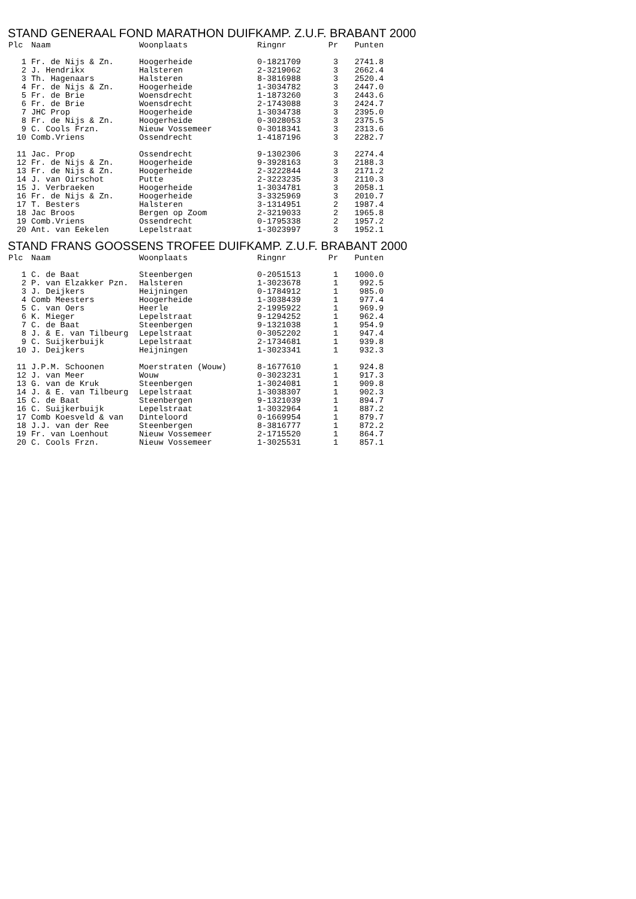STAND GENERAAL FOND MARATHON DUIFKAMP. Z.U.F. BRABANT 2000
| Plc | Naam | Woonplaats | Ringnr | Pr | Punten |
| --- | --- | --- | --- | --- | --- |
| 1 | Fr. de Nijs & Zn. | Hoogerheide | 0-1821709 | 3 | 2741.8 |
| 2 | J. Hendrikx | Halsteren | 2-3219062 | 3 | 2662.4 |
| 3 | Th. Hagenaars | Halsteren | 8-3816988 | 3 | 2520.4 |
| 4 | Fr. de Nijs & Zn. | Hoogerheide | 1-3034782 | 3 | 2447.0 |
| 5 | Fr. de Brie | Woensdrecht | 1-1873260 | 3 | 2443.6 |
| 6 | Fr. de Brie | Woensdrecht | 2-1743088 | 3 | 2424.7 |
| 7 | JHC Prop | Hoogerheide | 1-3034738 | 3 | 2395.0 |
| 8 | Fr. de Nijs & Zn. | Hoogerheide | 0-3028053 | 3 | 2375.5 |
| 9 | C. Cools Frzn. | Nieuw Vossemeer | 0-3018341 | 3 | 2313.6 |
| 10 | Comb.Vriens | Ossendrecht | 1-4187196 | 3 | 2282.7 |
| 11 | Jac. Prop | Ossendrecht | 9-1302306 | 3 | 2274.4 |
| 12 | Fr. de Nijs & Zn. | Hoogerheide | 9-3928163 | 3 | 2188.3 |
| 13 | Fr. de Nijs & Zn. | Hoogerheide | 2-3222844 | 3 | 2171.2 |
| 14 | J. van Oirschot | Putte | 2-3223235 | 3 | 2110.3 |
| 15 | J. Verbraeken | Hoogerheide | 1-3034781 | 3 | 2058.1 |
| 16 | Fr. de Nijs & Zn. | Hoogerheide | 3-3325969 | 3 | 2010.7 |
| 17 | T. Besters | Halsteren | 3-1314951 | 2 | 1987.4 |
| 18 | Jac Broos | Bergen op Zoom | 2-3219033 | 2 | 1965.8 |
| 19 | Comb.Vriens | Ossendrecht | 0-1795338 | 2 | 1957.2 |
| 20 | Ant. van Eekelen | Lepelstraat | 1-3023997 | 3 | 1952.1 |
STAND FRANS GOOSSENS TROFEE DUIFKAMP. Z.U.F. BRABANT 2000
| Plc | Naam | Woonplaats | Ringnr | Pr | Punten |
| --- | --- | --- | --- | --- | --- |
| 1 | C. de Baat | Steenbergen | 0-2051513 | 1 | 1000.0 |
| 2 | P. van Elzakker Pzn. | Halsteren | 1-3023678 | 1 | 992.5 |
| 3 | J. Deijkers | Heijningen | 0-1784912 | 1 | 985.0 |
| 4 | Comb Meesters | Hoogerheide | 1-3038439 | 1 | 977.4 |
| 5 | C. van Oers | Heerle | 2-1995922 | 1 | 969.9 |
| 6 | K. Mieger | Lepelstraat | 9-1294252 | 1 | 962.4 |
| 7 | C. de Baat | Steenbergen | 9-1321038 | 1 | 954.9 |
| 8 | J. & E. van Tilbeurg | Lepelstraat | 0-3052202 | 1 | 947.4 |
| 9 | C. Suijkerbuijk | Lepelstraat | 2-1734681 | 1 | 939.8 |
| 10 | J. Deijkers | Heijningen | 1-3023341 | 1 | 932.3 |
| 11 | J.P.M. Schoonen | Moerstraten (Wouw) | 8-1677610 | 1 | 924.8 |
| 12 | J. van Meer | Wouw | 0-3023231 | 1 | 917.3 |
| 13 | G. van de Kruk | Steenbergen | 1-3024081 | 1 | 909.8 |
| 14 | J. & E. van Tilbeurg | Lepelstraat | 1-3038307 | 1 | 902.3 |
| 15 | C. de Baat | Steenbergen | 9-1321039 | 1 | 894.7 |
| 16 | C. Suijkerbuijk | Lepelstraat | 1-3032964 | 1 | 887.2 |
| 17 | Comb Koesveld & van | Dinteloord | 0-1669954 | 1 | 879.7 |
| 18 | J.J. van der Ree | Steenbergen | 8-3816777 | 1 | 872.2 |
| 19 | Fr. van Loenhout | Nieuw Vossemeer | 2-1715520 | 1 | 864.7 |
| 20 | C. Cools Frzn. | Nieuw Vossemeer | 1-3025531 | 1 | 857.1 |